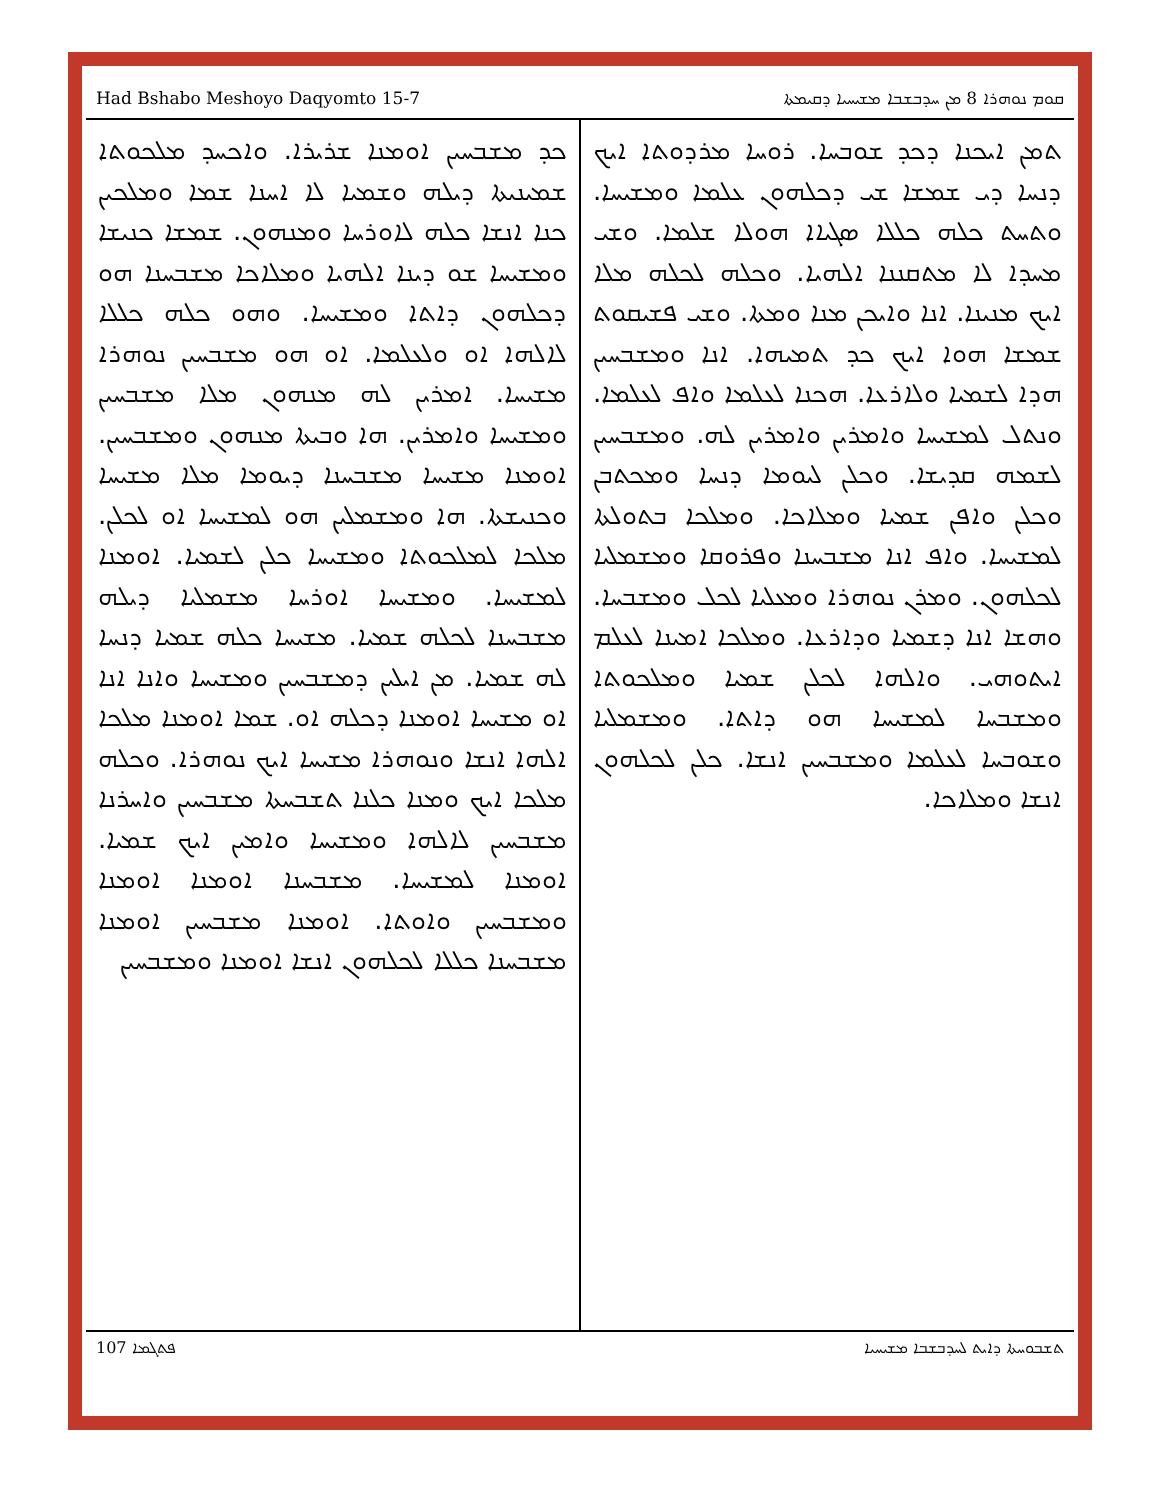Had Bshabo Meshoyo Daqyomto 15-7 ܩܘܡ ܢܘܗܪܐ 8 ܡܢ ܚܕܒܫܒܐ ܡܫܝܚܝܐ ܕܩܝܡܬܐ
ܬܡܢ ܐܝܟܢܐ ܕܟܕ ܫܘܒܚܐ. ܪܘܚܐ ܡܪܕܘܬܐ ܐܝܟ ܕܢܚܐ ܕܝ ܫܡܫܐ ܫܝ ܕܟܠܗܘܢ ܥܠܡܐ ܘܡܫܝܚܐ. ܘܬܚܬ ܟܠܗ ܟܠܠܐ ܣܓܝܐܐ ܗܘܠܐ ܫܠܡܐ. ܘܫܝ ܡܚܕܐ ܠܐ ܡܬܩܢܢܐ ܐܠܗܝܐ. ܘܟܠܗ ܠܟܠܗ ܡܠܐ ܐܝܟ ܡܢܝܢܐ. ܐܢܐ ܘܐܝܟܢ ܡܢܐ ܘܡܬܐ. ܘܫܝ ܦܫܝܩܘܬ ܫܡܫܐ ܗܘܐ ܐܝܟ ܟܕ ܬܡܝܗܐ. ܐܢܐ ܘܡܫܒܚܝܢ ܗܕܐ ܠܫܡܝܐ ܘܠܐܪܥܐ. ܗܟܢܐ ܠܥܠܡܐ ܘܐܦ ܠܥܠܡܐ. ܘܢܬܠ ܠܡܫܝܚܐ ܘܐܡܪܝܢ ܘܐܡܪܝܢ ܠܗ. ܘܡܫܒܚܝܢ ܠܫܡܗ ܩܕܝܫܐ. ܘܟܠܢ ܠܝܘܡܐ ܕܢܚܐ ܘܡܟܬܒܢ ܘܟܠܢ ܘܐܦܢ ܫܡܝܐ ܘܡܠܐܟܐ. ܘܡܠܟܐ ܒܬܘܠܬܐ ܠܡܫܝܚܐ. ܘܐܦ ܐܢܐ ܡܫܒܚܢܐ ܘܦܪܘܩܐ ܘܡܫܡܠܝܐ ܠܟܠܗܘܢ. ܘܡܪܢ ܢܘܗܪܐ ܘܡܥܠܝܐ ܠܟܠ ܘܡܫܒܚܐ. ܘܗܫܐ ܐܢܐ ܕܫܡܝܐ ܘܕܐܪܥܐ. ܘܡܠܟܐ ܐܡܝܢܐ ܠܥܠܡ ܐܝܬܘܗܝ. ܘܐܠܗܐ ܠܟܠܢ ܫܡܝܐ ܘܡܠܟܘܬܐ ܘܡܫܒܚܐ ܠܡܫܝܚܐ ܗܘ ܕܐܬܐ. ܘܡܫܡܠܝܐ ܘܫܘܒܚܐ ܠܥܠܡܐ ܘܡܫܒܚܝܢ ܐܢܫܐ. ܟܠܢ ܠܟܠܗܘܢ ܐܢܫܐ ܘܡܠܐܟܐ.
ܟܕ ܡܫܒܚܝܢ ܐܘܡܢܐ ܫܪܝܪܐ. ܘܐܟܚܕ ܡܠܟܘܬܐ ܫܡܝܢܝܬܐ ܕܝܠܗ ܘܫܡܝܐ ܠܐ ܐܚܢܐ ܫܡܐ ܘܡܠܟܝܢ ܟܢܐ ܐܢܫܐ ܟܠܗ ܠܐܘܪܚܐ ܘܡܢܗܘܢ. ܫܡܫܐ ܟܢܝܫܐ ܘܡܫܝܚܐ ܫܘ ܕܝܢܐ ܐܠܗܝܐ ܘܡܠܐܟܐ ܡܫܒܚܢܐ ܗܘ ܕܟܠܗܘܢ ܕܐܬܐ ܘܡܫܝܚܐ. ܘܗܘ ܟܠܗ ܟܠܠܐ ܠܐܠܗܐ ܐܘ ܘܠܥܠܡܐ. ܐܘ ܗܘ ܡܫܒܚܝܢ ܢܘܗܪܐ ܡܫܝܚܐ. ܐܡܪܝܢ ܠܗ ܡܢܗܘܢ ܡܠܐ ܡܫܒܚܝܢ ܘܡܫܝܚܐ ܘܐܡܪܝܢ. ܗܐ ܘܒܝܬܐ ܡܢܗܘܢ ܘܡܫܒܚܝܢ. ܐܘܡܢܐ ܡܫܝܚܐ ܡܫܒܚܢܐ ܕܝܘܡܐ ܡܠܐ ܡܫܝܚܐ ܘܟܢܝܫܬܐ. ܗܐ ܘܡܫܡܠܝܢ ܗܘ ܠܡܫܝܚܐ ܐܘ ܠܟܠܢ. ܡܠܟܐ ܠܡܠܟܘܬܐ ܘܡܫܝܚܐ ܟܠܢ ܠܫܡܝܐ. ܐܘܡܢܐ ܠܡܫܝܚܐ. ܘܡܫܝܚܐ ܐܘܪܚܐ ܡܫܡܠܝܐ ܕܝܠܗ ܡܫܒܚܢܐ ܠܟܠܗ ܫܡܝܐ. ܡܫܝܚܐ ܟܠܗ ܫܡܝܐ ܕܢܚܐ ܠܗ ܫܡܝܐ. ܡܢ ܐܝܠܝܢ ܕܡܫܒܚܝܢ ܘܡܫܝܚܐ ܘܐܢܐ ܐܢܐ ܐܘ ܡܫܝܚܐ ܐܘܡܢܐ ܕܟܠܗ ܐܘ. ܫܡܐ ܐܘܡܢܐ ܡܠܟܐ ܐܠܗܐ ܐܢܫܐ ܘܢܘܗܪܐ ܡܫܝܚܐ ܐܝܟ ܢܘܗܪܐ. ܘܟܠܗ ܡܠܟܐ ܐܝܟ ܘܡܢܐ ܟܠܢܐ ܬܫܒܚܬܐ ܡܫܒܚܝܢ ܘܐܚܪܢܐ ܡܫܒܚܝܢ ܠܐܠܗܐ ܘܡܫܝܚܐ ܘܐܡܝܢ ܐܝܟ ܫܡܝܐ. ܐܘܡܢܐ ܠܡܫܝܚܐ. ܡܫܒܚܢܐ ܐܘܡܢܐ ܐܘܡܢܐ ܘܡܫܒܚܝܢ ܘܐܘܬܐ. ܐܘܡܢܐ ܡܫܒܚܝܢ ܐܘܡܢܐ ܡܫܒܚܢܐ ܟܠܠܐ ܠܟܠܗܘܢ ܐܢܫܐ ܐܘܡܢܐ ܘܡܫܒܚܝܢ
ܦܬܓܡܐ 107 ܬܫܒܘܚܬܐ ܕܐܝܬ ܠܚܕܒܫܒܐ ܡܫܝܚܝܐ